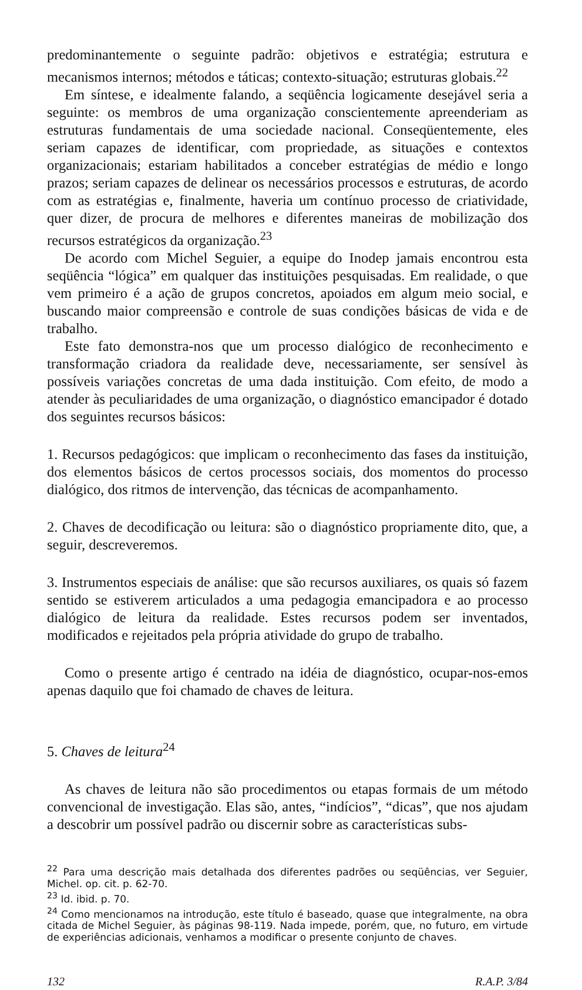predominantemente o seguinte padrão: objetivos e estratégia; estrutura e mecanismos internos; métodos e táticas; contexto-situação; estruturas globais.<sup>22</sup>
Em síntese, e idealmente falando, a seqüência logicamente desejável seria a seguinte: os membros de uma organização conscientemente apreenderiam as estruturas fundamentais de uma sociedade nacional. Conseqüentemente, eles seriam capazes de identificar, com propriedade, as situações e contextos organizacionais; estariam habilitados a conceber estratégias de médio e longo prazos; seriam capazes de delinear os necessários processos e estruturas, de acordo com as estratégias e, finalmente, haveria um contínuo processo de criatividade, quer dizer, de procura de melhores e diferentes maneiras de mobilização dos recursos estratégicos da organização.<sup>23</sup>
De acordo com Michel Seguier, a equipe do Inodep jamais encontrou esta seqüência “lógica” em qualquer das instituições pesquisadas. Em realidade, o que vem primeiro é a ação de grupos concretos, apoiados em algum meio social, e buscando maior compreensão e controle de suas condições básicas de vida e de trabalho.
Este fato demonstra-nos que um processo dialógico de reconhecimento e transformação criadora da realidade deve, necessariamente, ser sensível às possíveis variações concretas de uma dada instituição. Com efeito, de modo a atender às peculiaridades de uma organização, o diagnóstico emancipador é dotado dos seguintes recursos básicos:
1. Recursos pedagógicos: que implicam o reconhecimento das fases da instituição, dos elementos básicos de certos processos sociais, dos momentos do processo dialógico, dos ritmos de intervenção, das técnicas de acompanhamento.
2. Chaves de decodificação ou leitura: são o diagnóstico propriamente dito, que, a seguir, descreveremos.
3. Instrumentos especiais de análise: que são recursos auxiliares, os quais só fazem sentido se estiverem articulados a uma pedagogia emancipadora e ao processo dialógico de leitura da realidade. Estes recursos podem ser inventados, modificados e rejeitados pela própria atividade do grupo de trabalho.
Como o presente artigo é centrado na idéia de diagnóstico, ocupar-nos-emos apenas daquilo que foi chamado de chaves de leitura.
5. Chaves de leitura<sup>24</sup>
As chaves de leitura não são procedimentos ou etapas formais de um método convencional de investigação. Elas são, antes, “indícios”, “dicas”, que nos ajudam a descobrir um possível padrão ou discernir sobre as características subs-
<sup>22</sup> Para uma descrição mais detalhada dos diferentes padrões ou seqüências, ver Seguier, Michel. op. cit. p. 62-70.
<sup>23</sup> Id. ibid. p. 70.
<sup>24</sup> Como mencionamos na introdução, este título é baseado, quase que integralmente, na obra citada de Michel Seguier, às páginas 98-119. Nada impede, porém, que, no futuro, em virtude de experiências adicionais, venhamos a modificar o presente conjunto de chaves.
132 R.A.P. 3/84